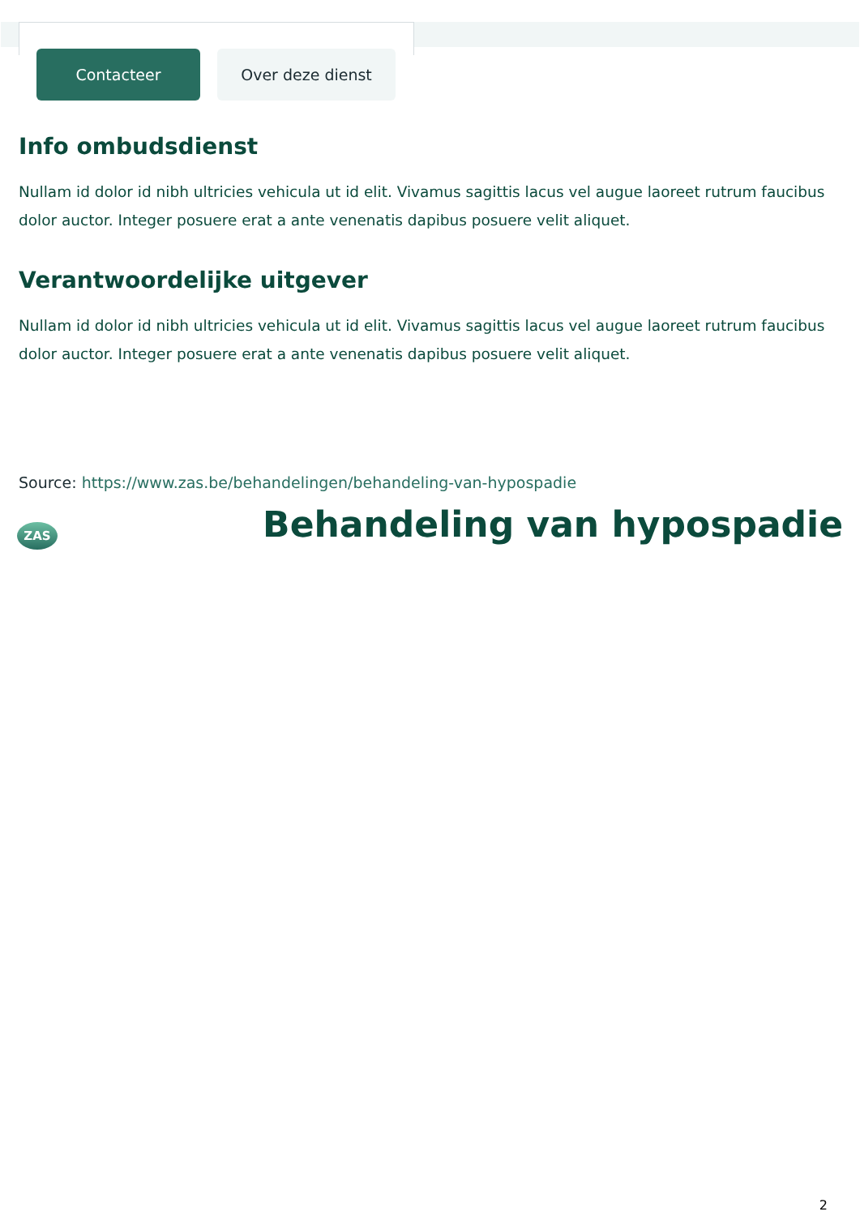Contacteer Over deze dienst
Info ombudsdienst
Nullam id dolor id nibh ultricies vehicula ut id elit. Vivamus sagittis lacus vel augue laoreet rutrum faucibus dolor auctor. Integer posuere erat a ante venenatis dapibus posuere velit aliquet.
Verantwoordelijke uitgever
Nullam id dolor id nibh ultricies vehicula ut id elit. Vivamus sagittis lacus vel augue laoreet rutrum faucibus dolor auctor. Integer posuere erat a ante venenatis dapibus posuere velit aliquet.
Source: https://www.zas.be/behandelingen/behandeling-van-hypospadie
ZAS
Behandeling van hypospadie
2